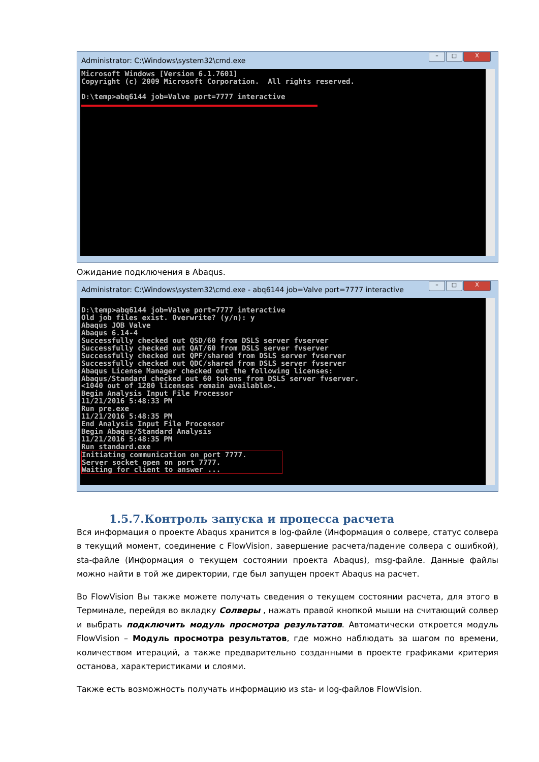Administrator: C:\Windows\system32\cmd.exe
– □ X
Microsoft Windows [Version 6.1.7601]
Copyright (c) 2009 Microsoft Corporation.  All rights reserved.

D:\temp>abq6144 job=Valve port=7777 interactive
Ожидание подключения в Abaqus.
Administrator: C:\Windows\system32\cmd.exe - abq6144 job=Valve port=7777 interactive
– □ X
D:\temp>abq6144 job=Valve port=7777 interactive
Old job files exist. Overwrite? (y/n): y
Abaqus JOB Valve
Abaqus 6.14-4
Successfully checked out QSD/60 from DSLS server fvserver
Successfully checked out QAT/60 from DSLS server fvserver
Successfully checked out QPF/shared from DSLS server fvserver
Successfully checked out QDC/shared from DSLS server fvserver
Abaqus License Manager checked out the following licenses:
Abaqus/Standard checked out 60 tokens from DSLS server fvserver.
<1040 out of 1280 licenses remain available>.
Begin Analysis Input File Processor
11/21/2016 5:48:33 PM
Run pre.exe
11/21/2016 5:48:35 PM
End Analysis Input File Processor
Begin Abaqus/Standard Analysis
11/21/2016 5:48:35 PM
Run standard.exe
Initiating communication on port 7777.
Server socket open on port 7777.
Waiting for client to answer ...
1.5.7.Контроль запуска и процесса расчета
Вся информация о проекте Abaqus хранится в log-файле (Информация о солвере, статус солвера в текущий момент, соединение с FlowVision, завершение расчета/падение солвера с ошибкой), sta-файле (Информация о текущем состоянии проекта Abaqus), msg-файле. Данные файлы можно найти в той же директории, где был запущен проект Abaqus на расчет.
Во FlowVision Вы также можете получать сведения о текущем состоянии расчета, для этого в Терминале, перейдя во вкладку Солверы , нажать правой кнопкой мыши на считающий солвер и выбрать подключить модуль просмотра результатов. Автоматически откроется модуль FlowVision – Модуль просмотра результатов, где можно наблюдать за шагом по времени, количеством итераций, а также предварительно созданными в проекте графиками критерия останова, характеристиками и слоями.
Также есть возможность получать информацию из sta- и log-файлов FlowVision.